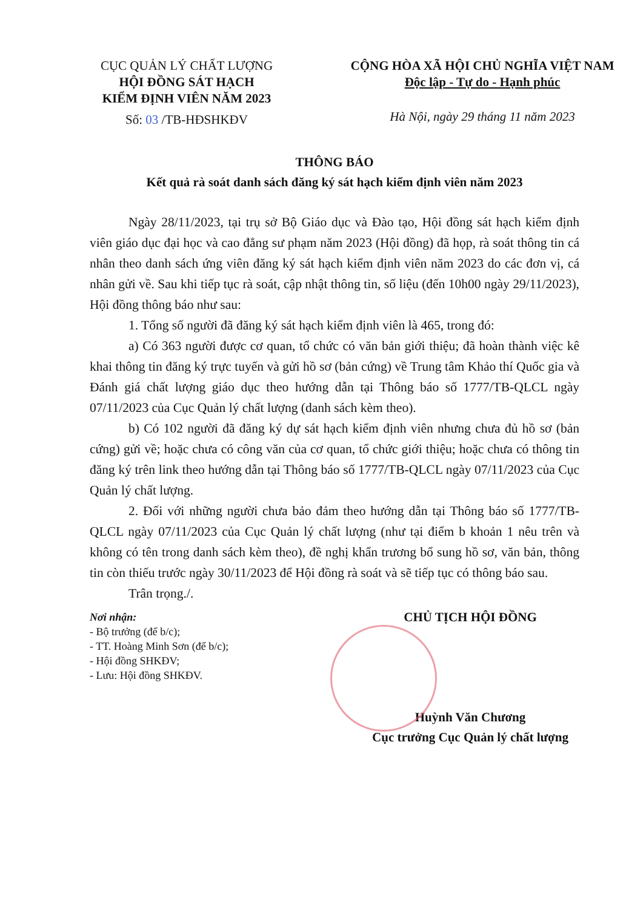CỤC QUẢN LÝ CHẤT LƯỢNG
HỘI ĐỒNG SÁT HẠCH
KIỂM ĐỊNH VIÊN NĂM 2023
Số: 03 /TB-HĐSHKĐV
CỘNG HÒA XÃ HỘI CHỦ NGHĨA VIỆT NAM
Độc lập - Tự do - Hạnh phúc
Hà Nội, ngày 29 tháng 11 năm 2023
THÔNG BÁO
Kết quả rà soát danh sách đăng ký sát hạch kiểm định viên năm 2023
Ngày 28/11/2023, tại trụ sở Bộ Giáo dục và Đào tạo, Hội đồng sát hạch kiểm định viên giáo dục đại học và cao đẳng sư phạm năm 2023 (Hội đồng) đã họp, rà soát thông tin cá nhân theo danh sách ứng viên đăng ký sát hạch kiểm định viên năm 2023 do các đơn vị, cá nhân gửi về. Sau khi tiếp tục rà soát, cập nhật thông tin, số liệu (đến 10h00 ngày 29/11/2023), Hội đồng thông báo như sau:
1. Tổng số người đã đăng ký sát hạch kiểm định viên là 465, trong đó:
a) Có 363 người được cơ quan, tổ chức có văn bản giới thiệu; đã hoàn thành việc kê khai thông tin đăng ký trực tuyến và gửi hồ sơ (bản cứng) về Trung tâm Khảo thí Quốc gia và Đánh giá chất lượng giáo dục theo hướng dẫn tại Thông báo số 1777/TB-QLCL ngày 07/11/2023 của Cục Quản lý chất lượng (danh sách kèm theo).
b) Có 102 người đã đăng ký dự sát hạch kiểm định viên nhưng chưa đủ hồ sơ (bản cứng) gửi về; hoặc chưa có công văn của cơ quan, tổ chức giới thiệu; hoặc chưa có thông tin đăng ký trên link theo hướng dẫn tại Thông báo số 1777/TB-QLCL ngày 07/11/2023 của Cục Quản lý chất lượng.
2. Đối với những người chưa bảo đảm theo hướng dẫn tại Thông báo số 1777/TB-QLCL ngày 07/11/2023 của Cục Quản lý chất lượng (như tại điểm b khoản 1 nêu trên và không có tên trong danh sách kèm theo), đề nghị khẩn trương bổ sung hồ sơ, văn bản, thông tin còn thiếu trước ngày 30/11/2023 để Hội đồng rà soát và sẽ tiếp tục có thông báo sau.
Trân trọng./.
Nơi nhận:
- Bộ trưởng (để b/c);
- TT. Hoàng Minh Sơn (để b/c);
- Hội đồng SHKĐV;
- Lưu: Hội đồng SHKĐV.
CHỦ TỊCH HỘI ĐỒNG
Huỳnh Văn Chương
Cục trưởng Cục Quản lý chất lượng